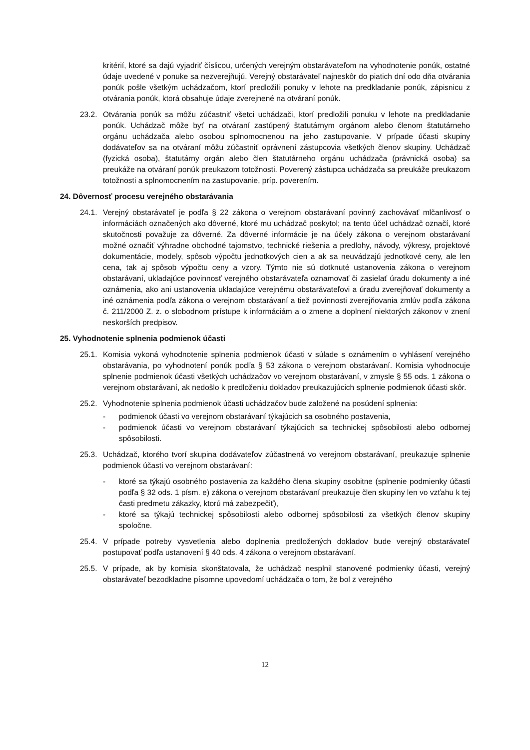kritérií, ktoré sa dajú vyjadriť číslicou, určených verejným obstarávateľom na vyhodnotenie ponúk, ostatné údaje uvedené v ponuke sa nezverejňujú. Verejný obstarávateľ najneskôr do piatich dní odo dňa otvárania ponúk pošle všetkým uchádzačom, ktorí predložili ponuky v lehote na predkladanie ponúk, zápisnicu z otvárania ponúk, ktorá obsahuje údaje zverejnené na otváraní ponúk.
23.2. Otvárania ponúk sa môžu zúčastniť všetci uchádzači, ktorí predložili ponuku v lehote na predkladanie ponúk. Uchádzač môže byť na otváraní zastúpený štatutárnym orgánom alebo členom štatutárneho orgánu uchádzača alebo osobou splnomocnenou na jeho zastupovanie. V prípade účasti skupiny dodávateľov sa na otváraní môžu zúčastniť oprávnení zástupcovia všetkých členov skupiny. Uchádzač (fyzická osoba), štatutárny orgán alebo člen štatutárneho orgánu uchádzača (právnická osoba) sa preukáže na otváraní ponúk preukazom totožnosti. Poverený zástupca uchádzača sa preukáže preukazom totožnosti a splnomocnením na zastupovanie, príp. poverením.
24. Dôvernosť procesu verejného obstarávania
24.1. Verejný obstarávateľ je podľa § 22 zákona o verejnom obstarávaní povinný zachovávať mlčanlivosť o informáciách označených ako dôverné, ktoré mu uchádzač poskytol; na tento účel uchádzač označí, ktoré skutočnosti považuje za dôverné. Za dôverné informácie je na účely zákona o verejnom obstarávaní možné označiť výhradne obchodné tajomstvo, technické riešenia a predlohy, návody, výkresy, projektové dokumentácie, modely, spôsob výpočtu jednotkových cien a ak sa neuvádzajú jednotkové ceny, ale len cena, tak aj spôsob výpočtu ceny a vzory. Týmto nie sú dotknuté ustanovenia zákona o verejnom obstarávaní, ukladajúce povinnosť verejného obstarávateľa oznamovať či zasielať úradu dokumenty a iné oznámenia, ako ani ustanovenia ukladajúce verejnému obstarávateľovi a úradu zverejňovať dokumenty a iné oznámenia podľa zákona o verejnom obstarávaní a tiež povinnosti zverejňovania zmlúv podľa zákona č. 211/2000 Z. z. o slobodnom prístupe k informáciám a o zmene a doplnení niektorých zákonov v znení neskorších predpisov.
25. Vyhodnotenie splnenia podmienok účasti
25.1. Komisia vykoná vyhodnotenie splnenia podmienok účasti v súlade s oznámením o vyhlásení verejného obstarávania, po vyhodnotení ponúk podľa § 53 zákona o verejnom obstarávaní. Komisia vyhodnocuje splnenie podmienok účasti všetkých uchádzačov vo verejnom obstarávaní, v zmysle § 55 ods. 1 zákona o verejnom obstarávaní, ak nedošlo k predloženiu dokladov preukazujúcich splnenie podmienok účasti skôr.
25.2. Vyhodnotenie splnenia podmienok účasti uchádzačov bude založené na posúdení splnenia:
- podmienok účasti vo verejnom obstarávaní týkajúcich sa osobného postavenia,
- podmienok účasti vo verejnom obstarávaní týkajúcich sa technickej spôsobilosti alebo odbornej spôsobilosti.
25.3. Uchádzač, ktorého tvorí skupina dodávateľov zúčastnená vo verejnom obstarávaní, preukazuje splnenie podmienok účasti vo verejnom obstarávaní:
- ktoré sa týkajú osobného postavenia za každého člena skupiny osobitne (splnenie podmienky účasti podľa § 32 ods. 1 písm. e) zákona o verejnom obstarávaní preukazuje člen skupiny len vo vzťahu k tej časti predmetu zákazky, ktorú má zabezpečiť),
- ktoré sa týkajú technickej spôsobilosti alebo odbornej spôsobilosti za všetkých členov skupiny spoločne.
25.4. V prípade potreby vysvetlenia alebo doplnenia predložených dokladov bude verejný obstarávateľ postupovať podľa ustanovení § 40 ods. 4 zákona o verejnom obstarávaní.
25.5. V prípade, ak by komisia skonštatovala, že uchádzač nesplnil stanovené podmienky účasti, verejný obstarávateľ bezodkladne písomne upovedomí uchádzača o tom, že bol z verejného
12